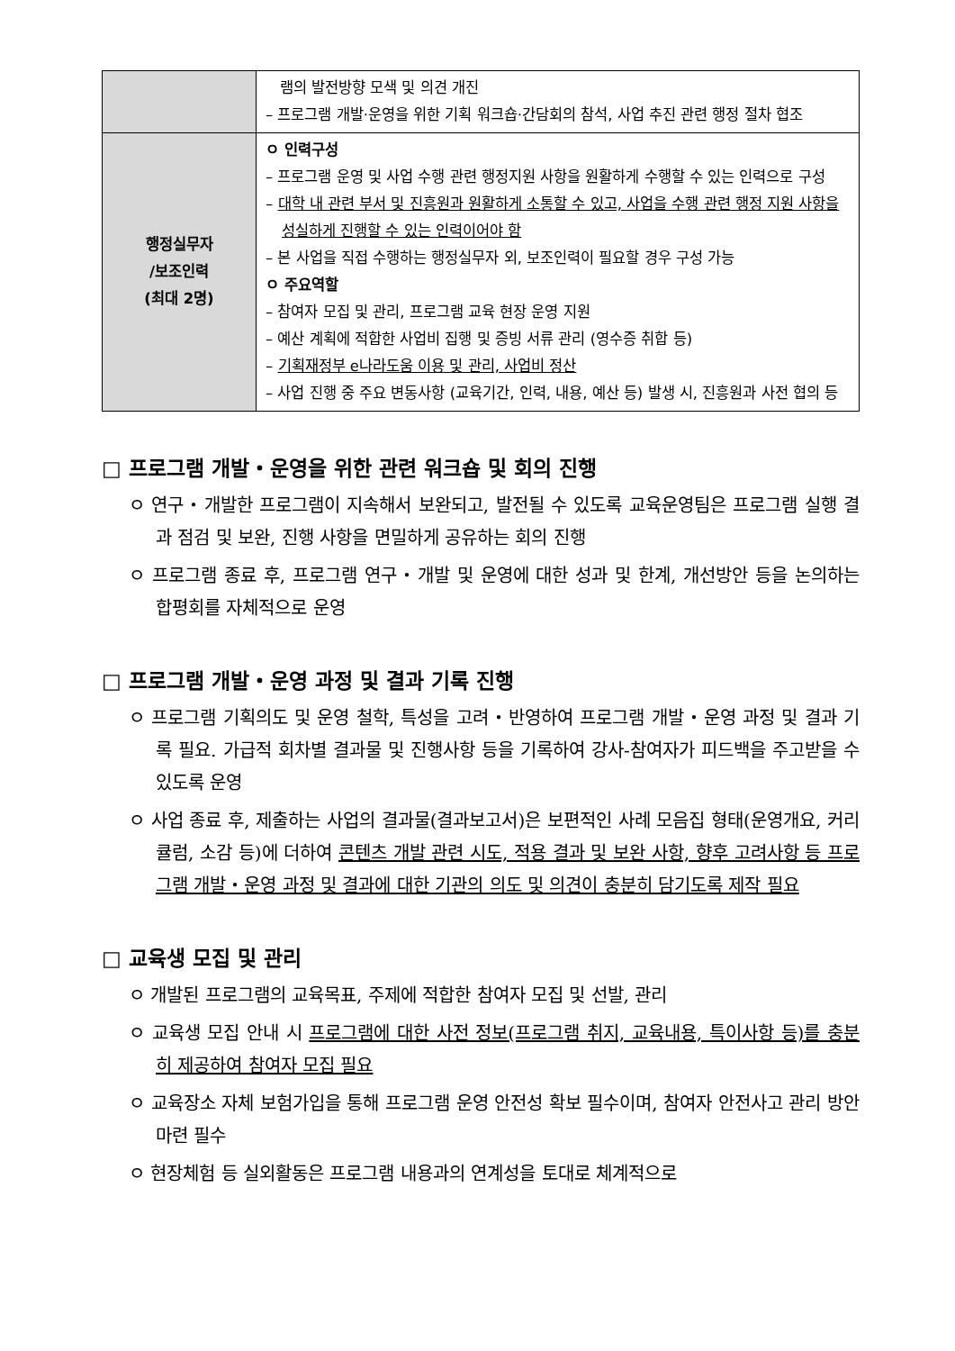| | 램의 발전방향 모색 및 의견 개진 – 프로그램 개발·운영을 위한 기획 워크숍·간담회의 참석, 사업 추진 관련 행정 절차 협조 |
| 행정실무자 /보조인력 (최대 2명) | ㅇ 인력구성 – 프로그램 운영 및 사업 수행 관련 행정지원 사항을 원활하게 수행할 수 있는 인력으로 구성 – 대학 내 관련 부서 및 진흥원과 원활하게 소통할 수 있고, 사업을 수행 관련 행정 지원 사항을 성실하게 진행할 수 있는 인력이어야 함 – 본 사업을 직접 수행하는 행정실무자 외, 보조인력이 필요할 경우 구성 가능 ㅇ 주요역할 – 참여자 모집 및 관리, 프로그램 교육 현장 운영 지원 – 예산 계획에 적합한 사업비 집행 및 증빙 서류 관리 (영수증 취합 등) – 기획재정부 e나라도움 이용 및 관리, 사업비 정산 – 사업 진행 중 주요 변동사항 (교육기간, 인력, 내용, 예산 등) 발생 시, 진흥원과 사전 협의 등 |
□ 프로그램 개발・운영을 위한 관련 워크숍 및 회의 진행
ㅇ 연구・개발한 프로그램이 지속해서 보완되고, 발전될 수 있도록 교육운영팀은 프로그램 실행 결과 점검 및 보완, 진행 사항을 면밀하게 공유하는 회의 진행
ㅇ 프로그램 종료 후, 프로그램 연구・개발 및 운영에 대한 성과 및 한계, 개선방안 등을 논의하는 합평회를 자체적으로 운영
□ 프로그램 개발・운영 과정 및 결과 기록 진행
ㅇ 프로그램 기획의도 및 운영 철학, 특성을 고려・반영하여 프로그램 개발・운영 과정 및 결과 기록 필요. 가급적 회차별 결과물 및 진행사항 등을 기록하여 강사-참여자가 피드백을 주고받을 수 있도록 운영
ㅇ 사업 종료 후, 제출하는 사업의 결과물(결과보고서)은 보편적인 사례 모음집 형태(운영개요, 커리큘럼, 소감 등)에 더하여 콘텐츠 개발 관련 시도, 적용 결과 및 보완 사항, 향후 고려사항 등 프로그램 개발・운영 과정 및 결과에 대한 기관의 의도 및 의견이 충분히 담기도록 제작 필요
□ 교육생 모집 및 관리
ㅇ 개발된 프로그램의 교육목표, 주제에 적합한 참여자 모집 및 선발, 관리
ㅇ 교육생 모집 안내 시 프로그램에 대한 사전 정보(프로그램 취지, 교육내용, 특이사항 등)를 충분히 제공하여 참여자 모집 필요
ㅇ 교육장소 자체 보험가입을 통해 프로그램 운영 안전성 확보 필수이며, 참여자 안전사고 관리 방안 마련 필수
ㅇ 현장체험 등 실외활동은 프로그램 내용과의 연계성을 토대로 체계적으로